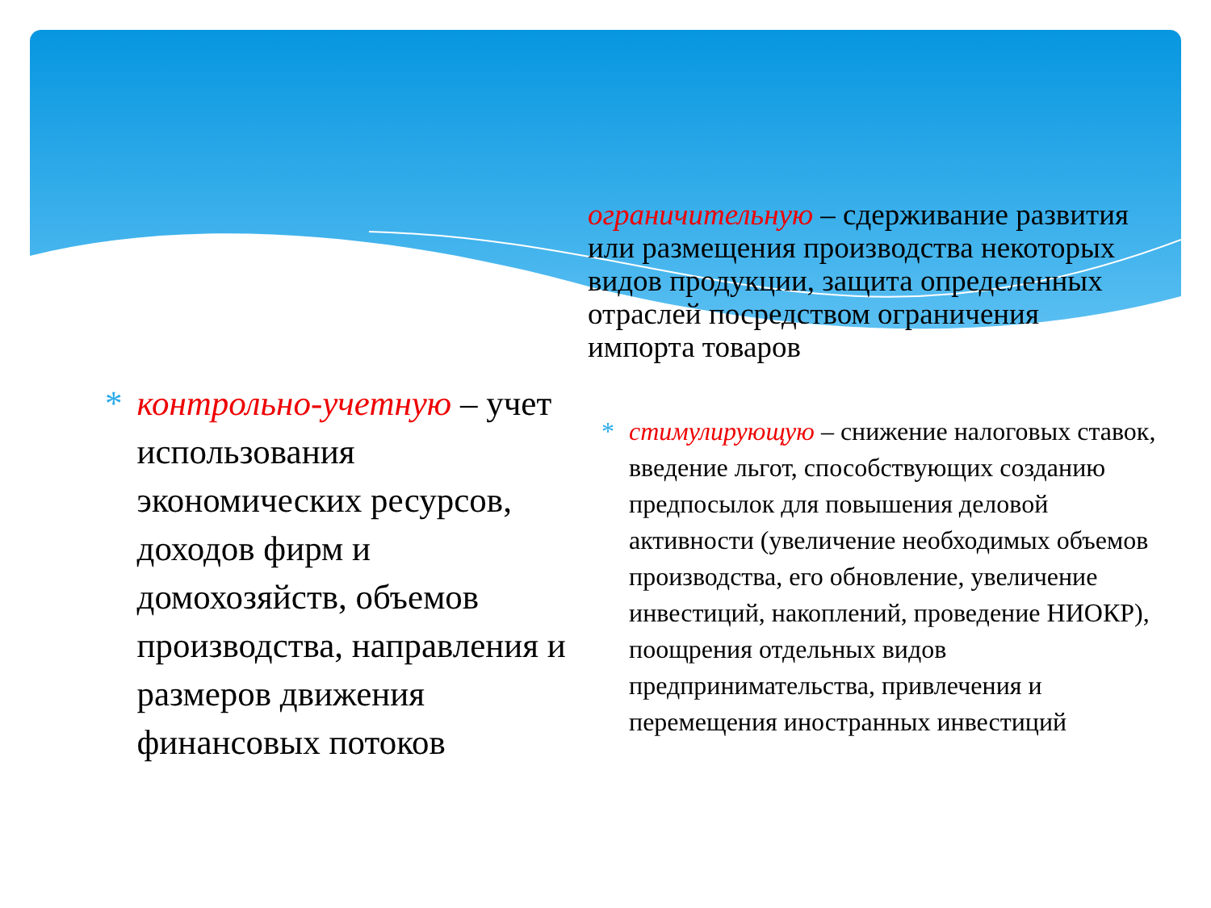ограничительную – сдерживание развития или размещения производства некоторых видов продукции, защита определенных отраслей посредством ограничения импорта товаров
* стимулирующую – снижение налоговых ставок, введение льгот, способствующих созданию предпосылок для повышения деловой активности (увеличение необходимых объемов производства, его обновление, увеличение инвестиций, накоплений, проведение НИОКР), поощрения отдельных видов предпринимательства, привлечения и перемещения иностранных инвестиций
* контрольно-учетную – учет использования экономических ресурсов, доходов фирм и домохозяйств, объемов производства, направления и размеров движения финансовых потоков